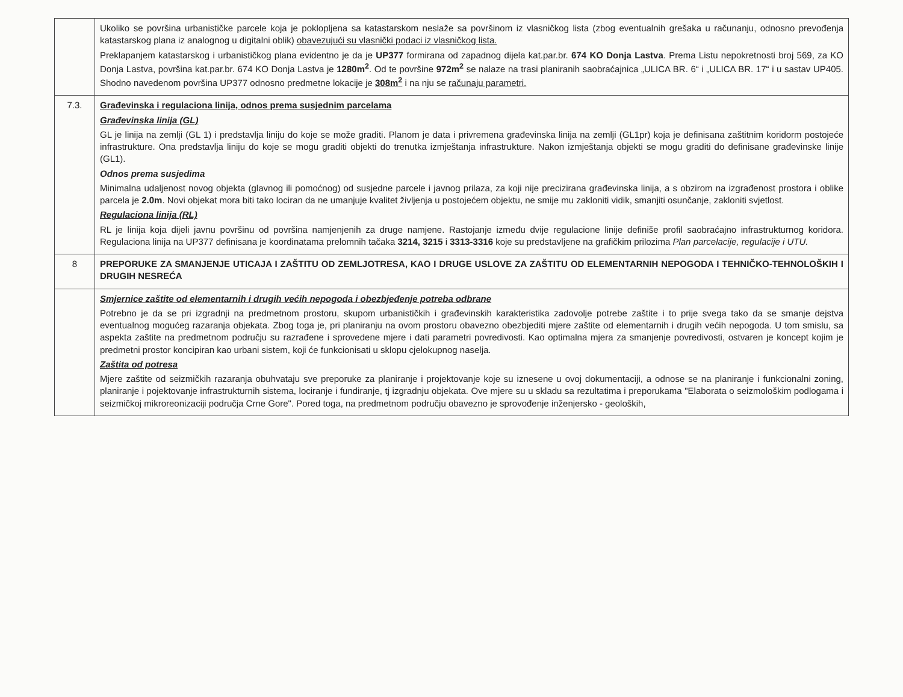| | Ukoliko se površina urbanističke parcele koja je poklopljena sa katastarskom neslaže sa površinom iz vlasničkog lista (zbog eventualnih grešaka u računanju, odnosno prevođenja katastarskog plana iz analognog u digitalni oblik) obavezujući su vlasnički podaci iz vlasničkog lista. Preklapanjem katastarskog i urbanističkog plana evidentno je da je UP377 formirana od zapadnog dijela kat.par.br. 674 KO Donja Lastva . Prema Listu nepokretnosti broj 569, za KO Donja Lastva, površina kat.par.br. 674 KO Donja Lastva je 1280m<sup>2</sup> . Od te površine 972m<sup>2</sup> se nalaze na trasi planiranih saobraćajnica „ULICA BR. 6“ i „ULICA BR. 17“ i u sastav UP405. Shodno navedenom površina UP377 odnosno predmetne lokacije je 308m<sup>2</sup> i na nju se računaju parametri. |
| 7.3. | Građevinska i regulaciona linija, odnos prema susjednim parcelama Građevinska linija (GL) GL je linija na zemlji (GL 1) i predstavlja liniju do koje se može graditi. Planom je data i privremena građevinska linija na zemlji (GL1pr) koja je definisana zaštitnim koridorm postojeće infrastrukture. Ona predstavlja liniju do koje se mogu graditi objekti do trenutka izmještanja infrastrukture. Nakon izmještanja objekti se mogu graditi do definisane građevinske linije (GL1). Odnos prema susjedima Minimalna udaljenost novog objekta (glavnog ili pomoćnog) od susjedne parcele i javnog prilaza, za koji nije precizirana građevinska linija, a s obzirom na izgrađenost prostora i oblike parcela je 2.0m . Novi objekat mora biti tako lociran da ne umanjuje kvalitet življenja u postojećem objektu, ne smije mu zakloniti vidik, smanjiti osunčanje, zakloniti svjetlost. Regulaciona linija (RL) RL je linija koja dijeli javnu površinu od površina namjenjenih za druge namjene. Rastojanje između dvije regulacione linije definiše profil saobraćajno infrastrukturnog koridora. Regulaciona linija na UP377 definisana je koordinatama prelomnih tačaka 3214, 3215 i 3313-3316 koje su predstavljene na grafičkim prilozima Plan parcelacije, regulacije i UTU. |
| 8 | PREPORUKE ZA SMANJENJE UTICAJA I ZAŠTITU OD ZEMLJOTRESA, KAO I DRUGE USLOVE ZA ZAŠTITU OD ELEMENTARNIH NEPOGODA I TEHNIČKO-TEHNOLOŠKIH I DRUGIH NESREĆA |
| | Smjernice zaštite od elementarnih i drugih većih nepogoda i obezbjeđenje potreba odbrane Potrebno je da se pri izgradnji na predmetnom prostoru, skupom urbanističkih i građevinskih karakteristika zadovolje potrebe zaštite i to prije svega tako da se smanje dejstva eventualnog mogućeg razaranja objekata. Zbog toga je, pri planiranju na ovom prostoru obavezno obezbjediti mjere zaštite od elementarnih i drugih većih nepogoda. U tom smislu, sa aspekta zaštite na predmetnom području su razrađene i sprovedene mjere i dati parametri povredivosti. Kao optimalna mjera za smanjenje povredivosti, ostvaren je koncept kojim je predmetni prostor koncipiran kao urbani sistem, koji će funkcionisati u sklopu cjelokupnog naselja. Zaštita od potresa Mjere zaštite od seizmičkih razaranja obuhvataju sve preporuke za planiranje i projektovanje koje su iznesene u ovoj dokumentaciji, a odnose se na planiranje i funkcionalni zoning, planiranje i pojektovanje infrastrukturnih sistema, lociranje i fundiranje, tj izgradnju objekata. Ove mjere su u skladu sa rezultatima i preporukama "Elaborata o seizmološkim podlogama i seizmičkoj mikroreonizaciji područja Crne Gore". Pored toga, na predmetnom području obavezno je sprovođenje inženjersko - geoloških, |